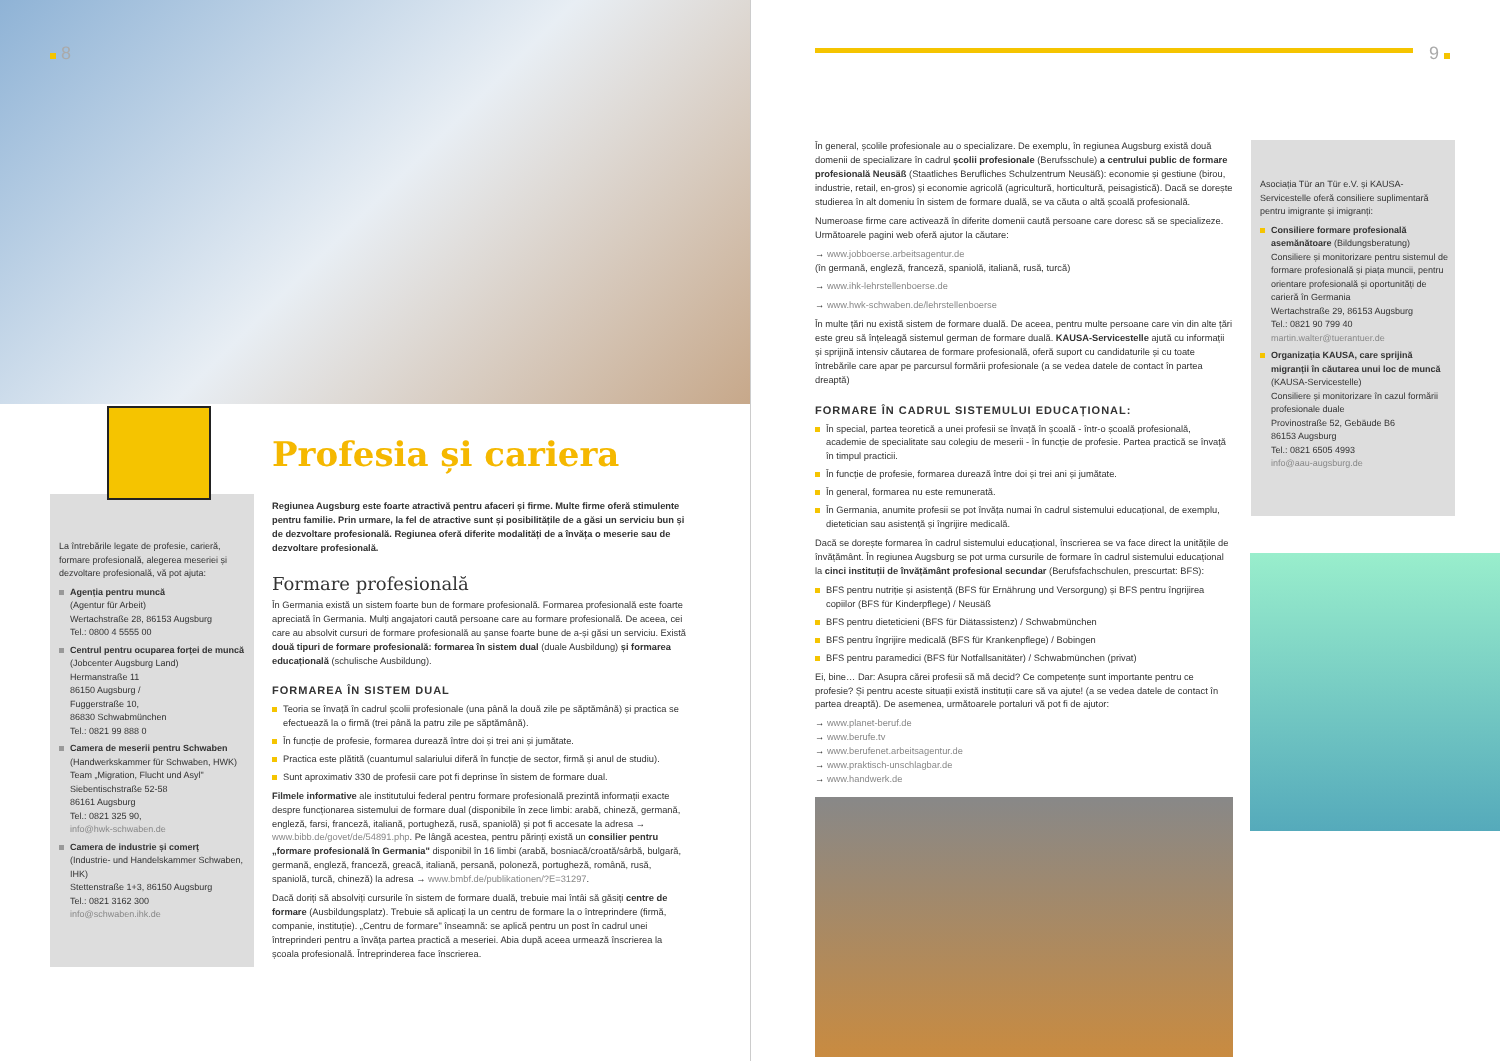8
La întrebările legate de profesie, carieră, formare profesională, alegerea meseriei și dezvoltare profesională, vă pot ajuta:
Agenția pentru muncă
(Agentur für Arbeit)
Wertachstraße 28, 86153 Augsburg
Tel.: 0800 4 5555 00
Centrul pentru ocuparea forței de muncă (Jobcenter Augsburg Land)
Hermanstraße 11
86150 Augsburg /
Fuggerstraße 10,
86830 Schwabmünchen
Tel.: 0821 99 888 0
Camera de meserii pentru Schwaben
(Handwerkskammer für Schwaben, HWK)
Team „Migration, Flucht und Asyl"
Siebentischstraße 52-58
86161 Augsburg
Tel.: 0821 325 90,
info@hwk-schwaben.de
Camera de industrie și comerț
(Industrie- und Handelskammer Schwaben, IHK)
Stettenstraße 1+3, 86150 Augsburg
Tel.: 0821 3162 300
info@schwaben.ihk.de
Profesia și cariera
Regiunea Augsburg este foarte atractivă pentru afaceri și firme. Multe firme oferă stimulente pentru familie. Prin urmare, la fel de atractive sunt și posibilitățile de a găsi un serviciu bun și de dezvoltare profesională. Regiunea oferă diferite modalități de a învăța o meserie sau de dezvoltare profesională.
Formare profesională
În Germania există un sistem foarte bun de formare profesională. Formarea profesională este foarte apreciată în Germania. Mulți angajatori caută persoane care au formare profesională. De aceea, cei care au absolvit cursuri de formare profesională au șanse foarte bune de a-și găsi un serviciu. Există două tipuri de formare profesională: formarea în sistem dual (duale Ausbildung) și formarea educațională (schulische Ausbildung).
FORMAREA ÎN SISTEM DUAL
Teoria se învață în cadrul școlii profesionale (una până la două zile pe săptămână) și practica se efectuează la o firmă (trei până la patru zile pe săptămână).
În funcție de profesie, formarea durează între doi și trei ani și jumătate.
Practica este plătită (cuantumul salariului diferă în funcție de sector, firmă și anul de studiu).
Sunt aproximativ 330 de profesii care pot fi deprinse în sistem de formare dual.
Filmele informative ale institutului federal pentru formare profesională prezintă informații exacte despre funcționarea sistemului de formare dual (disponibile în zece limbi: arabă, chineză, germană, engleză, farsi, franceză, italiană, portugheză, rusă, spaniolă) și pot fi accesate la adresa → www.bibb.de/govet/de/54891.php. Pe lângă acestea, pentru părinți există un consilier pentru „formare profesională în Germania" disponibil în 16 limbi (arabă, bosniacă/croată/sârbă, bulgară, germană, engleză, franceză, greacă, italiană, persană, poloneză, portugheză, română, rusă, spaniolă, turcă, chineză) la adresa → www.bmbf.de/publikationen/?E=31297.
Dacă doriți să absolviți cursurile în sistem de formare duală, trebuie mai întâi să găsiți centre de formare (Ausbildungsplatz). Trebuie să aplicați la un centru de formare la o întreprindere (firmă, companie, instituție). „Centru de formare" înseamnă: se aplică pentru un post în cadrul unei întreprinderi pentru a învăța partea practică a meseriei. Abia după aceea urmează înscrierea la școala profesională. Întreprinderea face înscrierea.
9
În general, școlile profesionale au o specializare. De exemplu, în regiunea Augsburg există două domenii de specializare în cadrul școlii profesionale (Berufsschule) a centrului public de formare profesională Neusäß (Staatliches Berufliches Schulzentrum Neusäß): economie și gestiune (birou, industrie, retail, en-gros) și economie agricolă (agricultură, horticultură, peisagistică). Dacă se dorește studierea în alt domeniu în sistem de formare duală, se va căuta o altă școală profesională.
Numeroase firme care activează în diferite domenii caută persoane care doresc să se specializeze. Următoarele pagini web oferă ajutor la căutare:
→ www.jobboerse.arbeitsagentur.de
(în germană, engleză, franceză, spaniolă, italiană, rusă, turcă)
→ www.ihk-lehrstellenboerse.de
→ www.hwk-schwaben.de/lehrstellenboerse
În multe țări nu există sistem de formare duală. De aceea, pentru multe persoane care vin din alte țări este greu să înțeleagă sistemul german de formare duală. KAUSA-Servicestelle ajută cu informații și sprijină intensiv căutarea de formare profesională, oferă suport cu candidaturile și cu toate întrebările care apar pe parcursul formării profesionale (a se vedea datele de contact în partea dreaptă)
FORMARE ÎN CADRUL SISTEMULUI EDUCAȚIONAL:
În special, partea teoretică a unei profesii se învață în școală - într-o școală profesională, academie de specialitate sau colegiu de meserii - în funcție de profesie. Partea practică se învață în timpul practicii.
În funcție de profesie, formarea durează între doi și trei ani și jumătate.
În general, formarea nu este remunerată.
În Germania, anumite profesii se pot învăța numai în cadrul sistemului educațional, de exemplu, dietetician sau asistență și îngrijire medicală.
Dacă se dorește formarea în cadrul sistemului educațional, înscrierea se va face direct la unitățile de învățământ. În regiunea Augsburg se pot urma cursurile de formare în cadrul sistemului educațional la cinci instituții de învățământ profesional secundar (Berufsfachschulen, prescurtat: BFS):
BFS pentru nutriție și asistență (BFS für Ernährung und Versorgung) și BFS pentru îngrijirea copiilor (BFS für Kinderpflege) / Neusäß
BFS pentru dieteticieni (BFS für Diätassistenz) / Schwabmünchen
BFS pentru îngrijire medicală (BFS für Krankenpflege) / Bobingen
BFS pentru paramedici (BFS für Notfallsanitäter) / Schwabmünchen (privat)
Ei, bine… Dar: Asupra cărei profesii să mă decid? Ce competențe sunt importante pentru ce profesie? Și pentru aceste situații există instituții care să va ajute! (a se vedea datele de contact în partea dreaptă). De asemenea, următoarele portaluri vă pot fi de ajutor:
→ www.planet-beruf.de
→ www.berufe.tv
→ www.berufenet.arbeitsagentur.de
→ www.praktisch-unschlagbar.de
→ www.handwerk.de
Asociația Tür an Tür e.V. și KAUSA-Servicestelle oferă consiliere suplimentară pentru imigrante și imigranți:
Consiliere formare profesională asemănătoare (Bildungsberatung)
Consiliere și monitorizare pentru sistemul de formare profesională și piața muncii, pentru orientare profesională și oportunități de carieră în Germania
Wertachstraße 29, 86153 Augsburg
Tel.: 0821 90 799 40
martin.walter@tuerantuer.de
Organizația KAUSA, care sprijină migranții în căutarea unui loc de muncă (KAUSA-Servicestelle)
Consiliere și monitorizare în cazul formării profesionale duale
Provinostraße 52, Gebäude B6
86153 Augsburg
Tel.: 0821 6505 4993
info@aau-augsburg.de